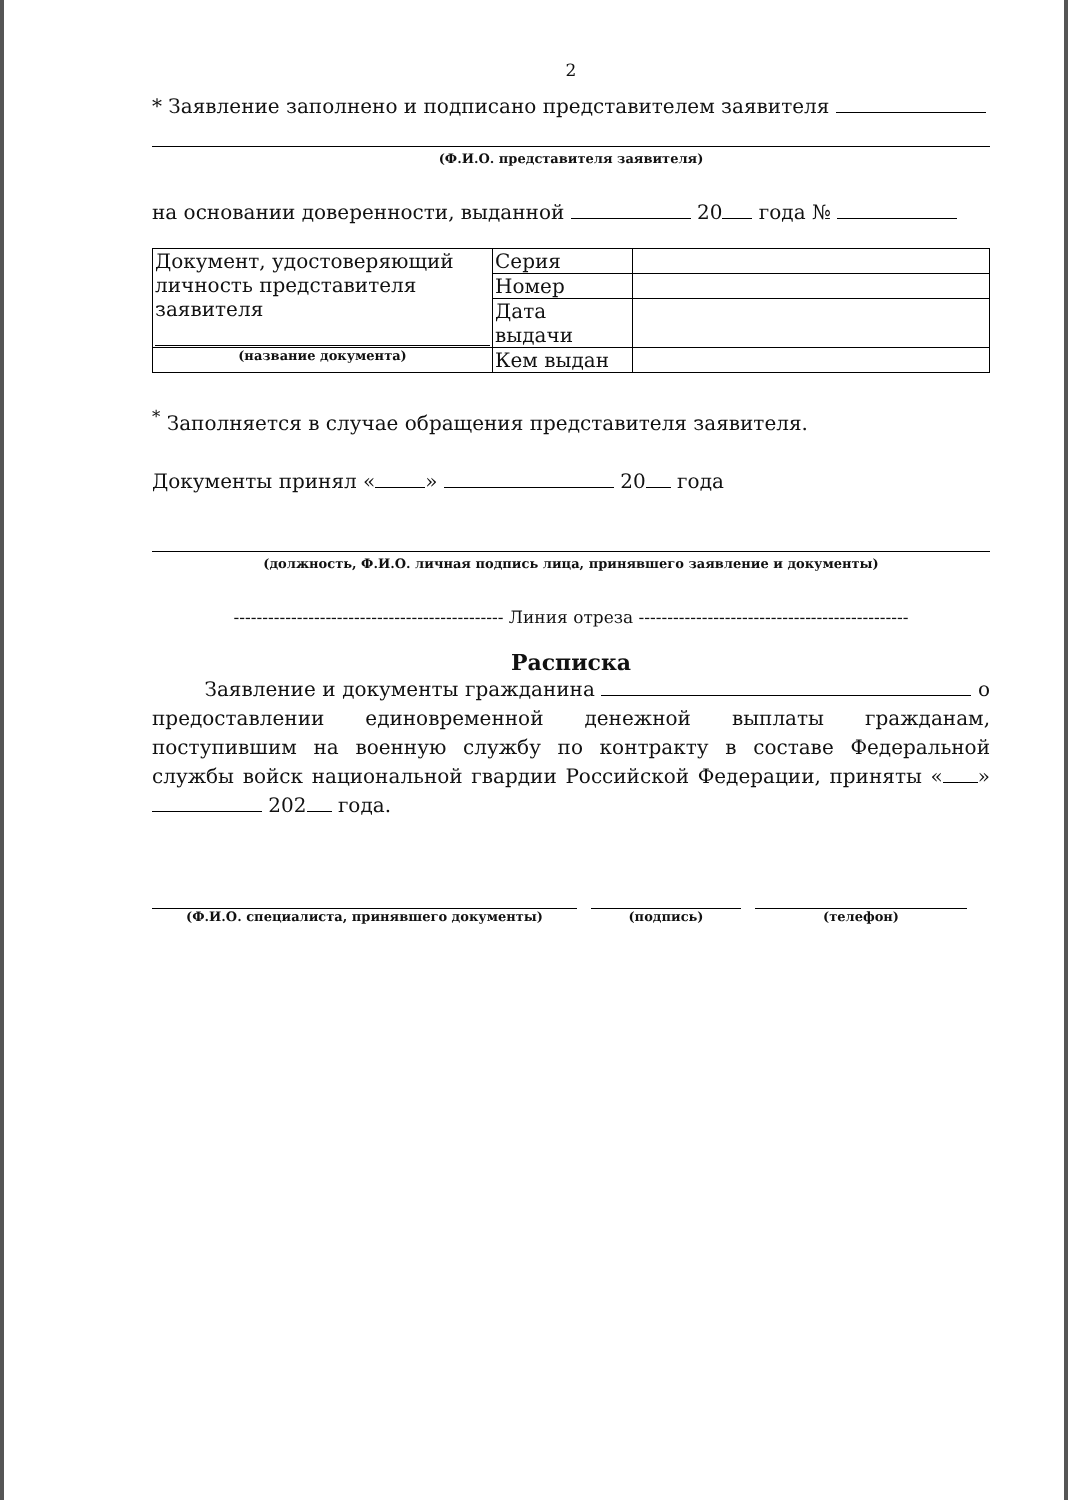2
* Заявление заполнено и подписано представителем заявителя
(Ф.И.О. представителя заявителя)
на основании доверенности, выданной 20 года №
| Документ, удостоверяющий личность представителя заявителя | Серия | |
| | Номер | |
| | Дата выдачи | |
| (название документа) | Кем выдан | |
<sup>*</sup> Заполняется в случае обращения представителя заявителя.
Документы принял « » 20 года
(должность, Ф.И.О. личная подпись лица, принявшего заявление и документы)
----------------------------------------------- Линия отреза -----------------------------------------------
Расписка
Заявление и документы гражданина о предоставлении единовременной денежной выплаты гражданам, поступившим на военную службу по контракту в составе Федеральной службы войск национальной гвардии Российской Федерации, приняты « » 202 года.
(Ф.И.О. специалиста, принявшего документы) (подпись) (телефон)